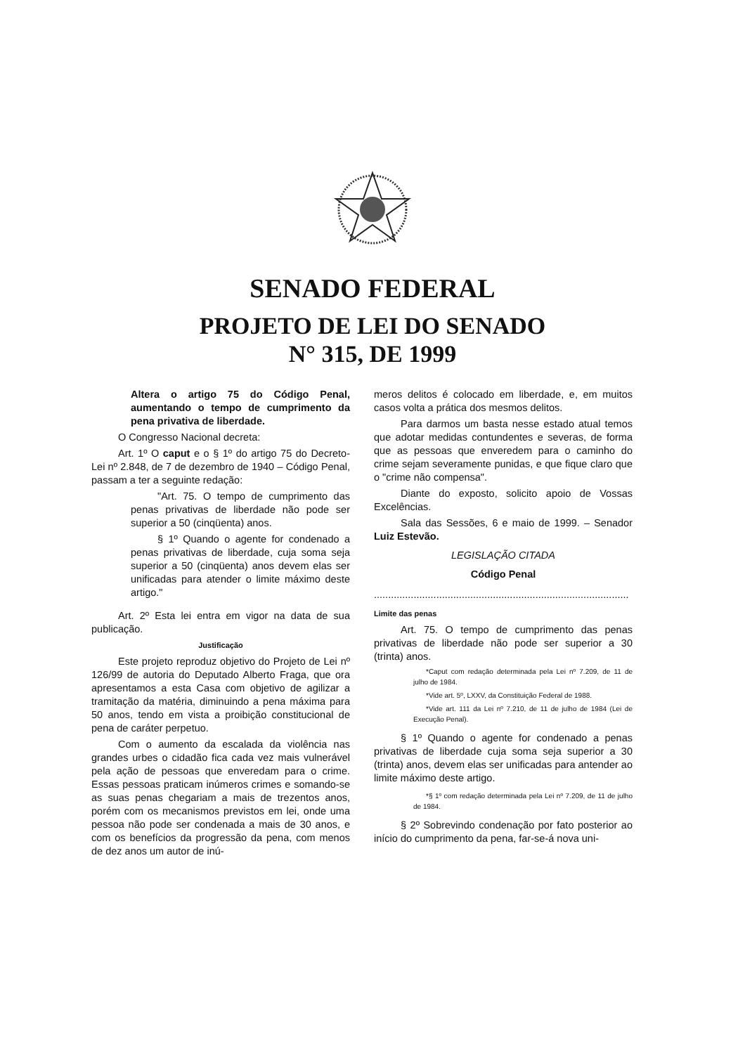SENADO FEDERAL
PROJETO DE LEI DO SENADO
N° 315, DE 1999
Altera o artigo 75 do Código Penal, aumentando o tempo de cumprimento da pena privativa de liberdade.
O Congresso Nacional decreta:
Art. 1º O caput e o § 1º do artigo 75 do Decreto-Lei nº 2.848, de 7 de dezembro de 1940 – Código Penal, passam a ter a seguinte redação:
"Art. 75. O tempo de cumprimento das penas privativas de liberdade não pode ser superior a 50 (cinqüenta) anos.
§ 1º Quando o agente for condenado a penas privativas de liberdade, cuja soma seja superior a 50 (cinqüenta) anos devem elas ser unificadas para atender o limite máximo deste artigo."
Art. 2º Esta lei entra em vigor na data de sua publicação.
Justificação
Este projeto reproduz objetivo do Projeto de Lei nº 126/99 de autoria do Deputado Alberto Fraga, que ora apresentamos a esta Casa com objetivo de agilizar a tramitação da matéria, diminuindo a pena máxima para 50 anos, tendo em vista a proibição constitucional de pena de caráter perpetuo.
Com o aumento da escalada da violência nas grandes urbes o cidadão fica cada vez mais vulnerável pela ação de pessoas que enveredam para o crime. Essas pessoas praticam inúmeros crimes e somando-se as suas penas chegariam a mais de trezentos anos, porém com os mecanismos previstos em lei, onde uma pessoa não pode ser condenada a mais de 30 anos, e com os benefícios da progressão da pena, com menos de dez anos um autor de inú-
meros delitos é colocado em liberdade, e, em muitos casos volta a prática dos mesmos delitos.
Para darmos um basta nesse estado atual temos que adotar medidas contundentes e severas, de forma que as pessoas que enveredem para o caminho do crime sejam severamente punidas, e que fique claro que o "crime não compensa".
Diante do exposto, solicito apoio de Vossas Excelências.
Sala das Sessões, 6 e maio de 1999. – Senador Luiz Estevão.
LEGISLAÇÃO CITADA
Código Penal
..........................................................................................
Limite das penas
Art. 75. O tempo de cumprimento das penas privativas de liberdade não pode ser superior a 30 (trinta) anos.
*Caput com redação determinada pela Lei nº 7.209, de 11 de julho de 1984.
*Vide art. 5º, LXXV, da Constituição Federal de 1988.
*Vide art. 111 da Lei nº 7.210, de 11 de julho de 1984 (Lei de Execução Penal).
§ 1º Quando o agente for condenado a penas privativas de liberdade cuja soma seja superior a 30 (trinta) anos, devem elas ser unificadas para antender ao limite máximo deste artigo.
*§ 1º com redação determinada pela Lei nº 7.209, de 11 de julho de 1984.
§ 2º Sobrevindo condenação por fato posterior ao início do cumprimento da pena, far-se-á nova uni-